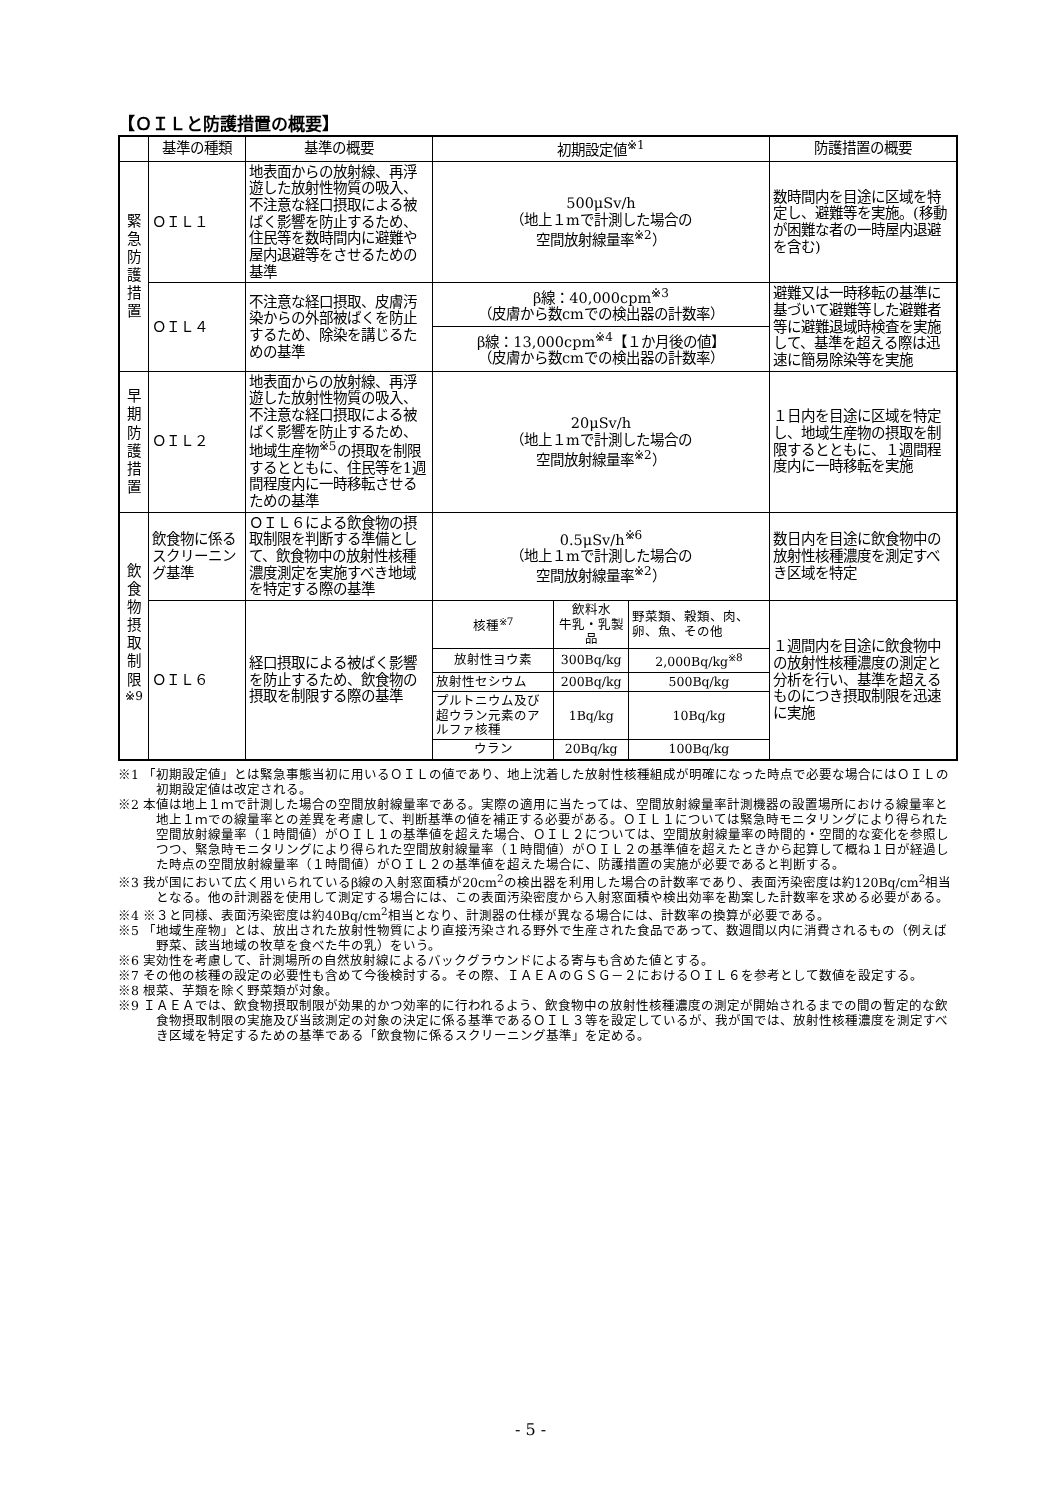【ＯＩＬと防護措置の概要】
| | 基準の種類 | 基準の概要 | 初期設定値<sup>※1</sup> | | | 防護措置の概要 |
| --- | --- | --- | --- | --- | --- | --- |
| 緊 急 防 護 措 置 | ＯＩＬ１ | 地表面からの放射線、再浮遊した放射性物質の吸入、不注意な経口摂取による被ばく影響を防止するため、住民等を数時間内に避難や屋内退避等をさせるための基準 | 500μSv/h （地上１mで計測した場合の 空間放射線量率<sup>※2</sup>） | | | 数時間内を目途に区域を特定し、避難等を実施。(移動が困難な者の一時屋内退避を含む) |
| | ＯＩＬ４ | 不注意な経口摂取、皮膚汚染からの外部被ばくを防止するため、除染を講じるための基準 | β線：40,000cpm<sup>※3</sup> （皮膚から数cmでの検出器の計数率） | | | 避難又は一時移転の基準に基づいて避難等した避難者等に避難退域時検査を実施して、基準を超える際は迅速に簡易除染等を実施 |
| | | | β線：13,000cpm<sup>※4</sup>【１か月後の値】 （皮膚から数cmでの検出器の計数率） | | | |
| 早 期 防 護 措 置 | ＯＩＬ２ | 地表面からの放射線、再浮遊した放射性物質の吸入、不注意な経口摂取による被ばく影響を防止するため、地域生産物<sup>※5</sup>の摂取を制限するとともに、住民等を1週間程度内に一時移転させるための基準 | 20μSv/h （地上１mで計測した場合の 空間放射線量率<sup>※2</sup>） | | | １日内を目途に区域を特定し、地域生産物の摂取を制限するとともに、１週間程度内に一時移転を実施 |
| 飲 食 物 摂 取 制 限 <sup>※9</sup> | 飲食物に係るスクリーニング基準 | ＯＩＬ６による飲食物の摂取制限を判断する準備として、飲食物中の放射性核種濃度測定を実施すべき地域を特定する際の基準 | 0.5μSv/h<sup>※6</sup> （地上１mで計測した場合の 空間放射線量率<sup>※2</sup>） | | | 数日内を目途に飲食物中の放射性核種濃度を測定すべき区域を特定 |
| | ＯＩＬ６ | 経口摂取による被ばく影響を防止するため、飲食物の摂取を制限する際の基準 | 核種<sup>※7</sup> | 飲料水 牛乳・乳製品 | 野菜類、穀類、肉、卵、魚、その他 | １週間内を目途に飲食物中の放射性核種濃度の測定と分析を行い、基準を超えるものにつき摂取制限を迅速に実施 |
| | | | 放射性ヨウ素 | 300Bq/kg | 2,000Bq/kg<sup>※8</sup> | |
| | | | 放射性セシウム | 200Bq/kg | 500Bq/kg | |
| | | | プルトニウム及び超ウラン元素のアルファ核種 | 1Bq/kg | 10Bq/kg | |
| | | | ウラン | 20Bq/kg | 100Bq/kg | |
※1 「初期設定値」とは緊急事態当初に用いるＯＩＬの値であり、地上沈着した放射性核種組成が明確になった時点で必要な場合にはＯＩＬの初期設定値は改定される。
※2 本値は地上１ｍで計測した場合の空間放射線量率である。実際の適用に当たっては、空間放射線量率計測機器の設置場所における線量率と地上１ｍでの線量率との差異を考慮して、判断基準の値を補正する必要がある。ＯＩＬ１については緊急時モニタリングにより得られた空間放射線量率（１時間値）がＯＩＬ１の基準値を超えた場合、ＯＩＬ２については、空間放射線量率の時間的・空間的な変化を参照しつつ、緊急時モニタリングにより得られた空間放射線量率（１時間値）がＯＩＬ２の基準値を超えたときから起算して概ね１日が経過した時点の空間放射線量率（１時間値）がＯＩＬ２の基準値を超えた場合に、防護措置の実施が必要であると判断する。
※3 我が国において広く用いられているβ線の入射窓面積が20cm<sup>2</sup>の検出器を利用した場合の計数率であり、表面汚染密度は約120Bq/cm<sup>2</sup>相当となる。他の計測器を使用して測定する場合には、この表面汚染密度から入射窓面積や検出効率を勘案した計数率を求める必要がある。
※4 ※３と同様、表面汚染密度は約40Bq/cm<sup>2</sup>相当となり、計測器の仕様が異なる場合には、計数率の換算が必要である。
※5 「地域生産物」とは、放出された放射性物質により直接汚染される野外で生産された食品であって、数週間以内に消費されるもの（例えば野菜、該当地域の牧草を食べた牛の乳）をいう。
※6 実効性を考慮して、計測場所の自然放射線によるバックグラウンドによる寄与も含めた値とする。
※7 その他の核種の設定の必要性も含めて今後検討する。その際、ＩＡＥＡのＧＳＧ－２におけるＯＩＬ６を参考として数値を設定する。
※8 根菜、芋類を除く野菜類が対象。
※9 ＩＡＥＡでは、飲食物摂取制限が効果的かつ効率的に行われるよう、飲食物中の放射性核種濃度の測定が開始されるまでの間の暫定的な飲食物摂取制限の実施及び当該測定の対象の決定に係る基準であるＯＩＬ３等を設定しているが、我が国では、放射性核種濃度を測定すべき区域を特定するための基準である「飲食物に係るスクリーニング基準」を定める。
- 5 -